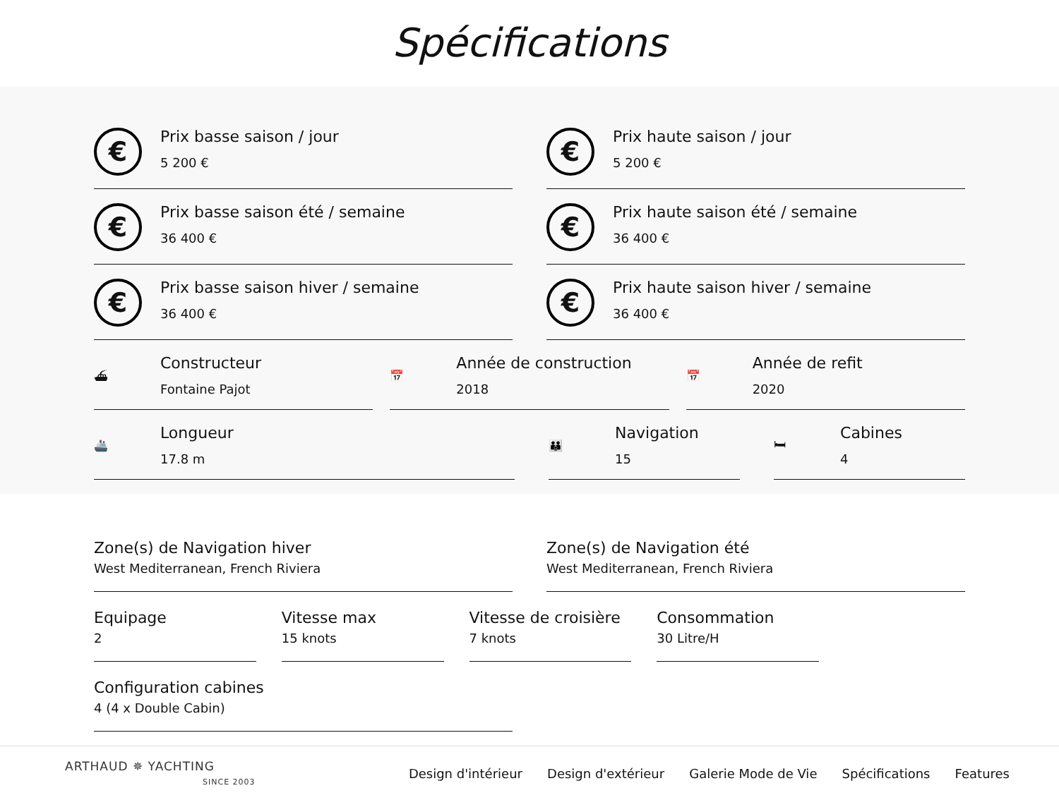Spécifications
€
Prix basse saison / jour
5 200 €
€
Prix haute saison / jour
5 200 €
€
Prix basse saison été / semaine
36 400 €
€
Prix haute saison été / semaine
36 400 €
€
Prix basse saison hiver / semaine
36 400 €
€
Prix haute saison hiver / semaine
36 400 €
⛴
Constructeur
Fontaine Pajot
📅
Année de construction
2018
📅
Année de refit
2020
🚢
Longueur
17.8 m
👪
Navigation
15
🛏
Cabines
4
Zone(s) de Navigation hiver
West Mediterranean, French Riviera
Zone(s) de Navigation été
West Mediterranean, French Riviera
Equipage
2
Vitesse max
15 knots
Vitesse de croisière
7 knots
Consommation
30 Litre/H
Configuration cabines
4 (4 x Double Cabin)
ARTHAUD ✵ YACHTING
SINCE 2003
Design d'intérieur Design d'extérieur Galerie Mode de Vie Spécifications Features